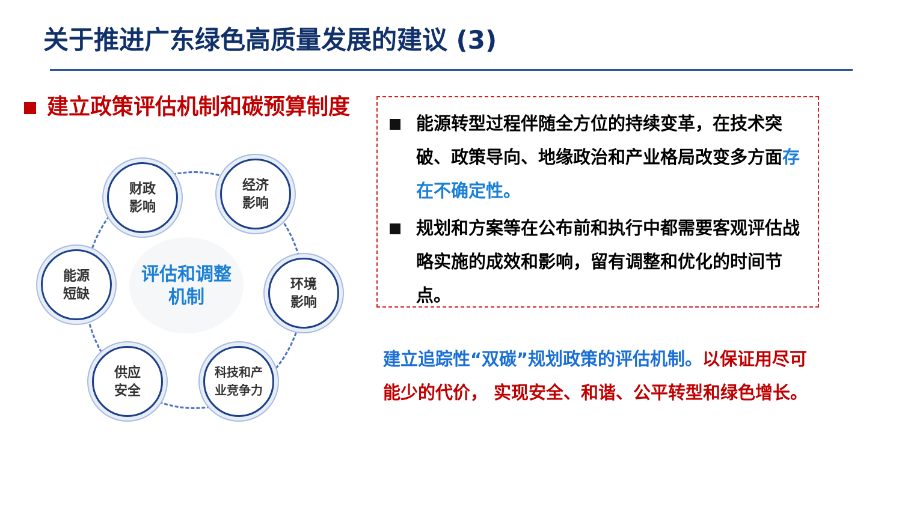关于推进广东绿色高质量发展的建议 (3)
建立政策评估机制和碳预算制度
评估和调整
机制
财政
影响
经济
影响
能源
短缺
环境
影响
供应
安全
科技和产
业竞争力
能源转型过程伴随全方位的持续变革，在技术突破、政策导向、地缘政治和产业格局改变多方面存在不确定性。
规划和方案等在公布前和执行中都需要客观评估战略实施的成效和影响，留有调整和优化的时间节点。
建立追踪性“双碳”规划政策的评估机制。以保证用尽可能少的代价， 实现安全、和谐、公平转型和绿色增长。